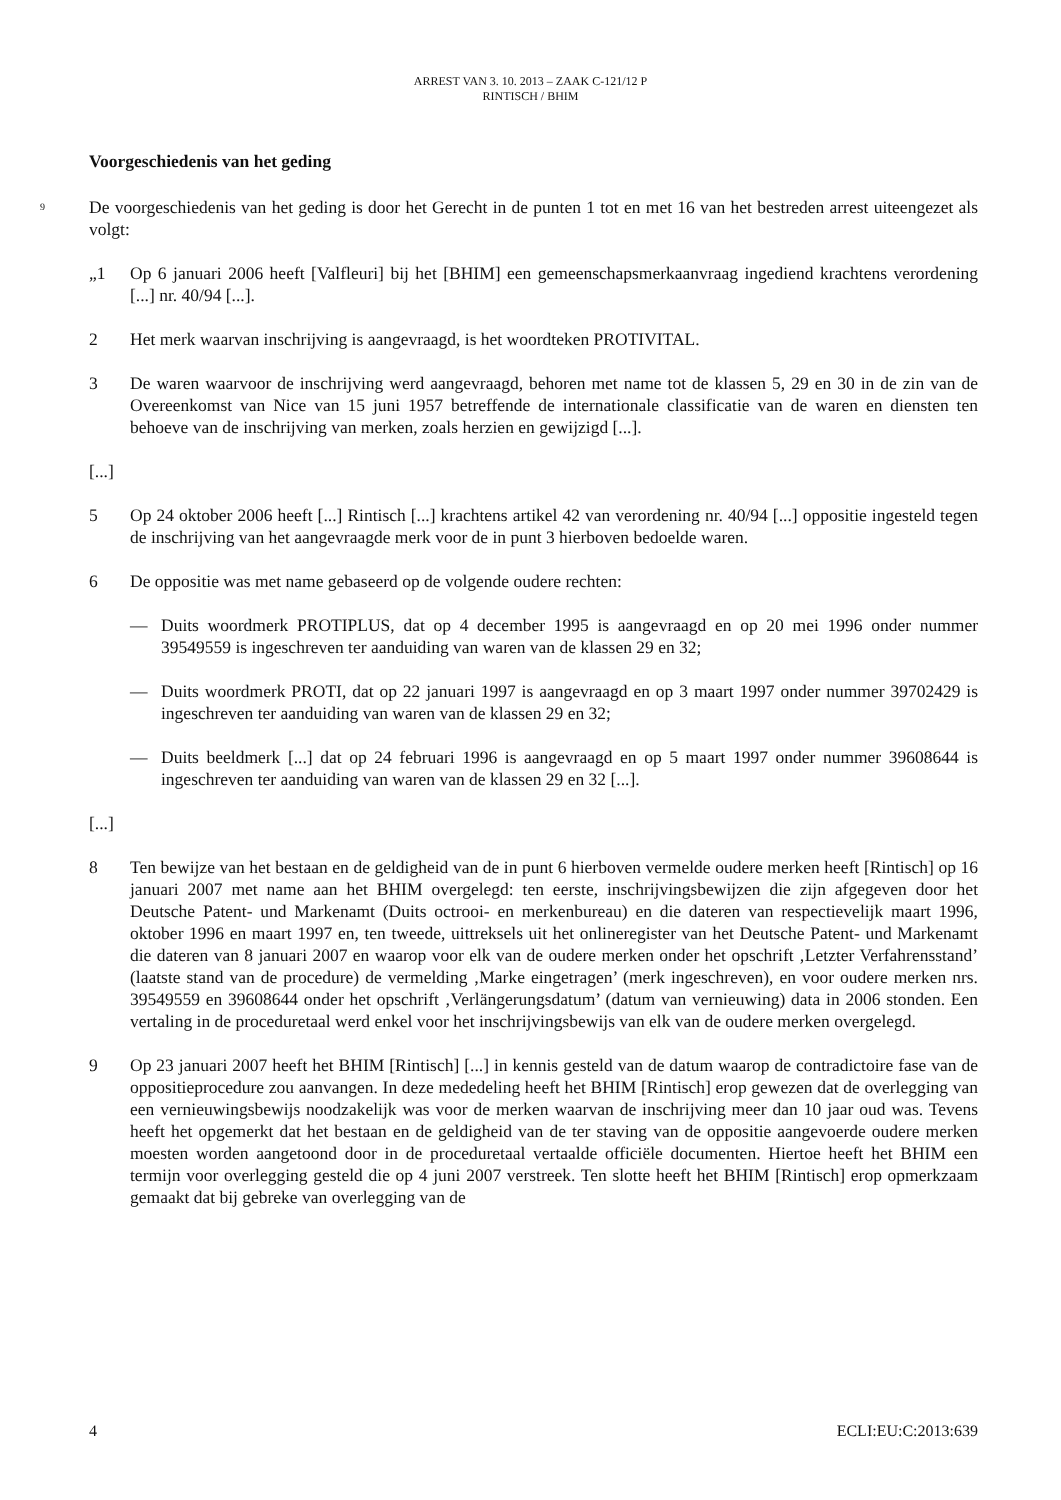ARREST VAN 3. 10. 2013 – ZAAK C-121/12 P
RINTISCH / BHIM
Voorgeschiedenis van het geding
9
De voorgeschiedenis van het geding is door het Gerecht in de punten 1 tot en met 16 van het bestreden arrest uiteengezet als volgt:
„1 Op 6 januari 2006 heeft [Valfleuri] bij het [BHIM] een gemeenschapsmerkaanvraag ingediend krachtens verordening [...] nr. 40/94 [...].
2 Het merk waarvan inschrijving is aangevraagd, is het woordteken PROTIVITAL.
3 De waren waarvoor de inschrijving werd aangevraagd, behoren met name tot de klassen 5, 29 en 30 in de zin van de Overeenkomst van Nice van 15 juni 1957 betreffende de internationale classificatie van de waren en diensten ten behoeve van de inschrijving van merken, zoals herzien en gewijzigd [...].
[...]
5 Op 24 oktober 2006 heeft [...] Rintisch [...] krachtens artikel 42 van verordening nr. 40/94 [...] oppositie ingesteld tegen de inschrijving van het aangevraagde merk voor de in punt 3 hierboven bedoelde waren.
6 De oppositie was met name gebaseerd op de volgende oudere rechten:
— Duits woordmerk PROTIPLUS, dat op 4 december 1995 is aangevraagd en op 20 mei 1996 onder nummer 39549559 is ingeschreven ter aanduiding van waren van de klassen 29 en 32;
— Duits woordmerk PROTI, dat op 22 januari 1997 is aangevraagd en op 3 maart 1997 onder nummer 39702429 is ingeschreven ter aanduiding van waren van de klassen 29 en 32;
— Duits beeldmerk [...] dat op 24 februari 1996 is aangevraagd en op 5 maart 1997 onder nummer 39608644 is ingeschreven ter aanduiding van waren van de klassen 29 en 32 [...].
[...]
8 Ten bewijze van het bestaan en de geldigheid van de in punt 6 hierboven vermelde oudere merken heeft [Rintisch] op 16 januari 2007 met name aan het BHIM overgelegd: ten eerste, inschrijvingsbewijzen die zijn afgegeven door het Deutsche Patent- und Markenamt (Duits octrooi- en merkenbureau) en die dateren van respectievelijk maart 1996, oktober 1996 en maart 1997 en, ten tweede, uittreksels uit het onlineregister van het Deutsche Patent- und Markenamt die dateren van 8 januari 2007 en waarop voor elk van de oudere merken onder het opschrift ‚Letzter Verfahrensstand’ (laatste stand van de procedure) de vermelding ‚Marke eingetragen’ (merk ingeschreven), en voor oudere merken nrs. 39549559 en 39608644 onder het opschrift ‚Verlängerungsdatum’ (datum van vernieuwing) data in 2006 stonden. Een vertaling in de proceduretaal werd enkel voor het inschrijvingsbewijs van elk van de oudere merken overgelegd.
9 Op 23 januari 2007 heeft het BHIM [Rintisch] [...] in kennis gesteld van de datum waarop de contradictoire fase van de oppositieprocedure zou aanvangen. In deze mededeling heeft het BHIM [Rintisch] erop gewezen dat de overlegging van een vernieuwingsbewijs noodzakelijk was voor de merken waarvan de inschrijving meer dan 10 jaar oud was. Tevens heeft het opgemerkt dat het bestaan en de geldigheid van de ter staving van de oppositie aangevoerde oudere merken moesten worden aangetoond door in de proceduretaal vertaalde officiële documenten. Hiertoe heeft het BHIM een termijn voor overlegging gesteld die op 4 juni 2007 verstreek. Ten slotte heeft het BHIM [Rintisch] erop opmerkzaam gemaakt dat bij gebreke van overlegging van de
4 ECLI:EU:C:2013:639